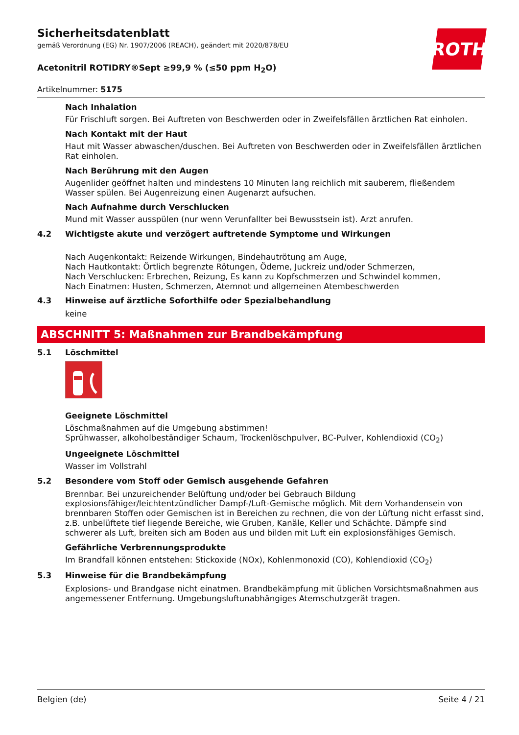ROTH
Sicherheitsdatenblatt
gemäß Verordnung (EG) Nr. 1907/2006 (REACH), geändert mit 2020/878/EU
Acetonitril ROTIDRY®Sept ≥99,9 % (≤50 ppm H<sub>2</sub>O)
Artikelnummer: 5175
Nach Inhalation
Für Frischluft sorgen. Bei Auftreten von Beschwerden oder in Zweifelsfällen ärztlichen Rat einholen.
Nach Kontakt mit der Haut
Haut mit Wasser abwaschen/duschen. Bei Auftreten von Beschwerden oder in Zweifelsfällen ärztlichen Rat einholen.
Nach Berührung mit den Augen
Augenlider geöffnet halten und mindestens 10 Minuten lang reichlich mit sauberem, fließendem Wasser spülen. Bei Augenreizung einen Augenarzt aufsuchen.
Nach Aufnahme durch Verschlucken
Mund mit Wasser ausspülen (nur wenn Verunfallter bei Bewusstsein ist). Arzt anrufen.
4.2 Wichtigste akute und verzögert auftretende Symptome und Wirkungen
Nach Augenkontakt: Reizende Wirkungen, Bindehautrötung am Auge,
Nach Hautkontakt: Örtlich begrenzte Rötungen, Ödeme, Juckreiz und/oder Schmerzen,
Nach Verschlucken: Erbrechen, Reizung, Es kann zu Kopfschmerzen und Schwindel kommen,
Nach Einatmen: Husten, Schmerzen, Atemnot und allgemeinen Atembeschwerden
4.3 Hinweise auf ärztliche Soforthilfe oder Spezialbehandlung
keine
ABSCHNITT 5: Maßnahmen zur Brandbekämpfung
5.1 Löschmittel
Geeignete Löschmittel
Löschmaßnahmen auf die Umgebung abstimmen!
Sprühwasser, alkoholbeständiger Schaum, Trockenlöschpulver, BC-Pulver, Kohlendioxid (CO<sub>2</sub>)
Ungeeignete Löschmittel
Wasser im Vollstrahl
5.2 Besondere vom Stoff oder Gemisch ausgehende Gefahren
Brennbar. Bei unzureichender Belüftung und/oder bei Gebrauch Bildung explosionsfähiger/leichtentzündlicher Dampf-/Luft-Gemische möglich. Mit dem Vorhandensein von brennbaren Stoffen oder Gemischen ist in Bereichen zu rechnen, die von der Lüftung nicht erfasst sind, z.B. unbelüftete tief liegende Bereiche, wie Gruben, Kanäle, Keller und Schächte. Dämpfe sind schwerer als Luft, breiten sich am Boden aus und bilden mit Luft ein explosionsfähiges Gemisch.
Gefährliche Verbrennungsprodukte
Im Brandfall können entstehen: Stickoxide (NOx), Kohlenmonoxid (CO), Kohlendioxid (CO<sub>2</sub>)
5.3 Hinweise für die Brandbekämpfung
Explosions- und Brandgase nicht einatmen. Brandbekämpfung mit üblichen Vorsichtsmaßnahmen aus angemessener Entfernung. Umgebungsluftunabhängiges Atemschutzgerät tragen.
Belgien (de) Seite 4 / 21